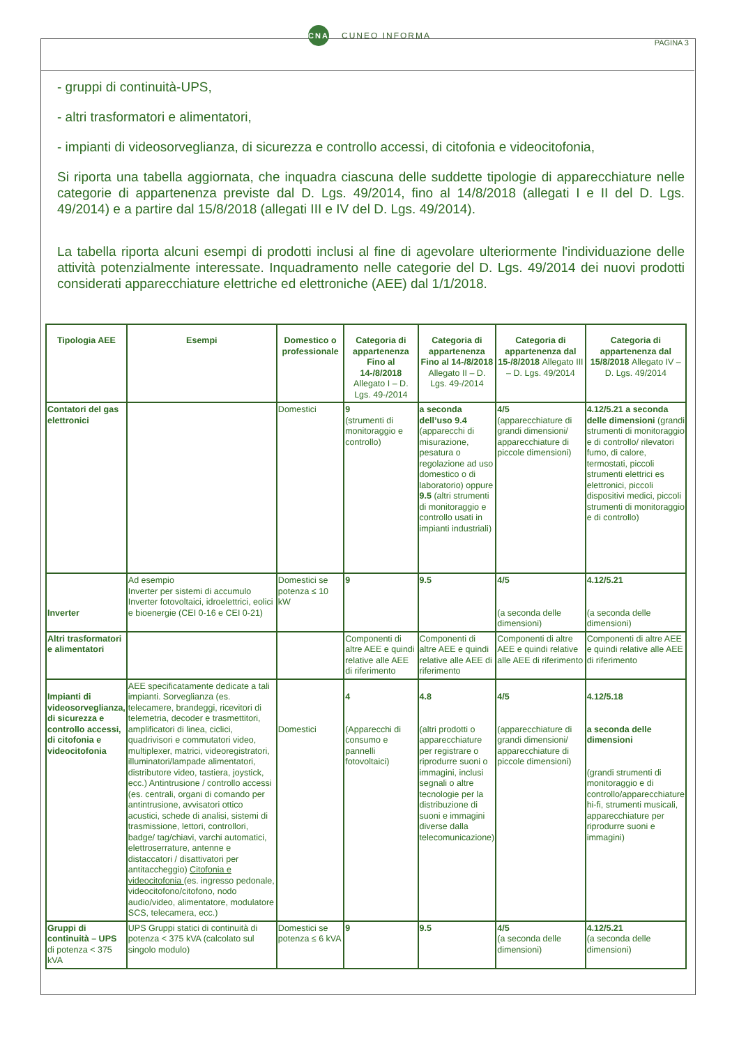CNA CUNEO INFORMA
PAGINA 3
- gruppi di continuità-UPS,
- altri trasformatori e alimentatori,
- impianti di videosorveglianza, di sicurezza e controllo accessi, di citofonia e videocitofonia,
Si riporta una tabella aggiornata, che inquadra ciascuna delle suddette tipologie di apparecchiature nelle categorie di appartenenza previste dal D. Lgs. 49/2014, fino al 14/8/2018 (allegati I e II del D. Lgs. 49/2014) e a partire dal 15/8/2018 (allegati III e IV del D. Lgs. 49/2014).
La tabella riporta alcuni esempi di prodotti inclusi al fine di agevolare ulteriormente l'individuazione delle attività potenzialmente interessate. Inquadramento nelle categorie del D. Lgs. 49/2014 dei nuovi prodotti considerati apparecchiature elettriche ed elettroniche (AEE) dal 1/1/2018.
| Tipologia AEE | Esempi | Domestico o professionale | Categoria di appartenenza Fino al 14-/8/2018 Allegato I – D. Lgs. 49-/2014 | Categoria di appartenenza Fino al 14-/8/2018 Allegato II – D. Lgs. 49-/2014 | Categoria di appartenenza dal 15-/8/2018 Allegato III – D. Lgs. 49/2014 | Categoria di appartenenza dal 15/8/2018 Allegato IV – D. Lgs. 49/2014 |
| --- | --- | --- | --- | --- | --- | --- |
| Contatori del gas elettronici | | Domestici | 9 (strumenti di monitoraggio e controllo) | a seconda dell’uso 9.4 (apparecchi di misurazione, pesatura o regolazione ad uso domestico o di laboratorio) oppure 9.5 (altri strumenti di monitoraggio e controllo usati in impianti industriali) | 4/5 (apparecchiature di grandi dimensioni/ apparecchiature di piccole dimensioni) | 4.12/5.21 a seconda delle dimensioni (grandi strumenti di monitoraggio e di controllo/ rilevatori fumo, di calore, termostati, piccoli strumenti elettrici es elettronici, piccoli dispositivi medici, piccoli strumenti di monitoraggio e di controllo) |
| Inverter | Ad esempio Inverter per sistemi di accumulo Inverter fotovoltaici, idroelettrici, eolici e bioenergie (CEI 0-16 e CEI 0-21) | Domestici se potenza ≤ 10 kW | 9 | 9.5 | 4/5 (a seconda delle dimensioni) | 4.12/5.21 (a seconda delle dimensioni) |
| Altri trasformatori e alimentatori | | | Componenti di altre AEE e quindi relative alle AEE di riferimento | Componenti di altre AEE e quindi relative alle AEE di riferimento | Componenti di altre AEE e quindi relative alle AEE di riferimento | Componenti di altre AEE e quindi relative alle AEE di riferimento |
| Impianti di videosorveglianza, di sicurezza e controllo accessi, di citofonia e videocitofonia | AEE specificatamente dedicate a tali impianti. Sorveglianza (es. telecamere, brandeggi, ricevitori di telemetria, decoder e trasmettitori, amplificatori di linea, ciclici, quadrivisori e commutatori video, multiplexer, matrici, videoregistratori, illuminatori/lampade alimentatori, distributore video, tastiera, joystick, ecc.) Antintrusione / controllo accessi (es. centrali, organi di comando per antintrusione, avvisatori ottico acustici, schede di analisi, sistemi di trasmissione, lettori, controllori, badge/ tag/chiavi, varchi automatici, elettroserrature, antenne e distaccatori / disattivatori per antitaccheggio) Citofonia e videocitofonia (es. ingresso pedonale, videocitofono/citofono, nodo audio/video, alimentatore, modulatore SCS, telecamera, ecc.) | Domestici | 4 (Apparecchi di consumo e pannelli fotovoltaici) | 4.8 (altri prodotti o apparecchiature per registrare o riprodurre suoni o immagini, inclusi segnali o altre tecnologie per la distribuzione di suoni e immagini diverse dalla telecomunicazione) | 4/5 (apparecchiature di grandi dimensioni/ apparecchiature di piccole dimensioni) | 4.12/5.18 a seconda delle dimensioni (grandi strumenti di monitoraggio e di controllo/apparecchiature hi-fi, strumenti musicali, apparecchiature per riprodurre suoni e immagini) |
| Gruppi di continuità – UPS di potenza < 375 kVA | UPS Gruppi statici di continuità di potenza < 375 kVA (calcolato sul singolo modulo) | Domestici se potenza ≤ 6 kVA | 9 | 9.5 | 4/5 (a seconda delle dimensioni) | 4.12/5.21 (a seconda delle dimensioni) |